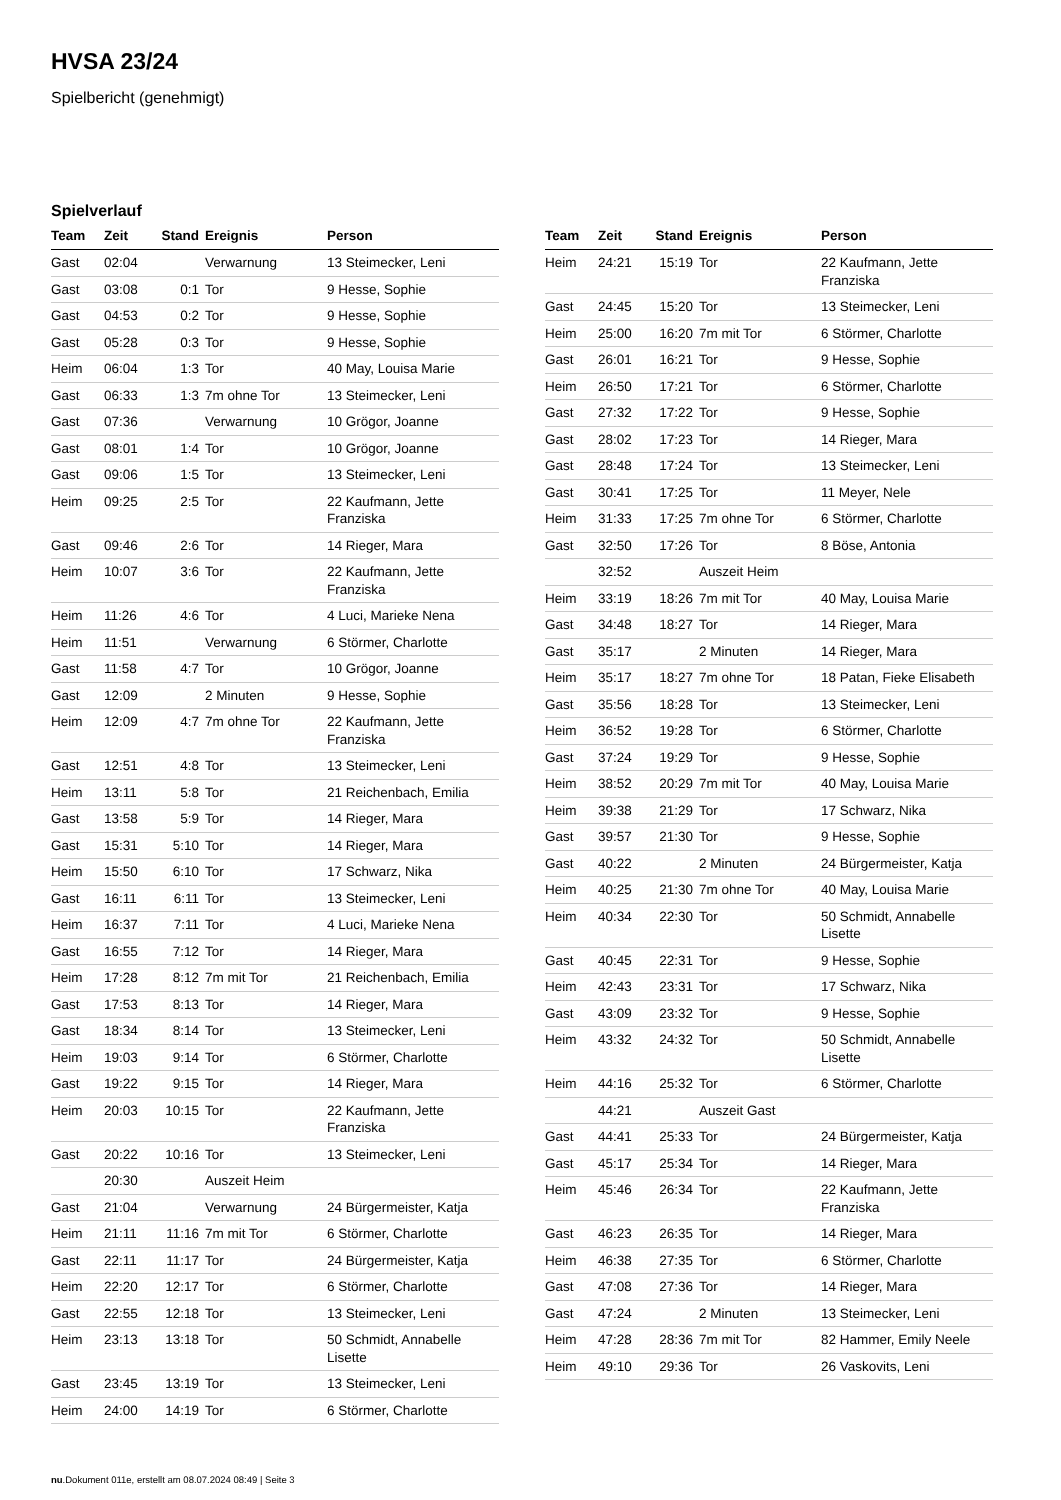HVSA 23/24
Spielbericht (genehmigt)
Spielverlauf
| Team | Zeit | Stand | Ereignis | Person |
| --- | --- | --- | --- | --- |
| Gast | 02:04 | | Verwarnung | 13 Steimecker, Leni |
| Gast | 03:08 | 0:1 | Tor | 9 Hesse, Sophie |
| Gast | 04:53 | 0:2 | Tor | 9 Hesse, Sophie |
| Gast | 05:28 | 0:3 | Tor | 9 Hesse, Sophie |
| Heim | 06:04 | 1:3 | Tor | 40 May, Louisa Marie |
| Gast | 06:33 | 1:3 | 7m ohne Tor | 13 Steimecker, Leni |
| Gast | 07:36 | | Verwarnung | 10 Grögor, Joanne |
| Gast | 08:01 | 1:4 | Tor | 10 Grögor, Joanne |
| Gast | 09:06 | 1:5 | Tor | 13 Steimecker, Leni |
| Heim | 09:25 | 2:5 | Tor | 22 Kaufmann, Jette Franziska |
| Gast | 09:46 | 2:6 | Tor | 14 Rieger, Mara |
| Heim | 10:07 | 3:6 | Tor | 22 Kaufmann, Jette Franziska |
| Heim | 11:26 | 4:6 | Tor | 4 Luci, Marieke Nena |
| Heim | 11:51 | | Verwarnung | 6 Störmer, Charlotte |
| Gast | 11:58 | 4:7 | Tor | 10 Grögor, Joanne |
| Gast | 12:09 | | 2 Minuten | 9 Hesse, Sophie |
| Heim | 12:09 | 4:7 | 7m ohne Tor | 22 Kaufmann, Jette Franziska |
| Gast | 12:51 | 4:8 | Tor | 13 Steimecker, Leni |
| Heim | 13:11 | 5:8 | Tor | 21 Reichenbach, Emilia |
| Gast | 13:58 | 5:9 | Tor | 14 Rieger, Mara |
| Gast | 15:31 | 5:10 | Tor | 14 Rieger, Mara |
| Heim | 15:50 | 6:10 | Tor | 17 Schwarz, Nika |
| Gast | 16:11 | 6:11 | Tor | 13 Steimecker, Leni |
| Heim | 16:37 | 7:11 | Tor | 4 Luci, Marieke Nena |
| Gast | 16:55 | 7:12 | Tor | 14 Rieger, Mara |
| Heim | 17:28 | 8:12 | 7m mit Tor | 21 Reichenbach, Emilia |
| Gast | 17:53 | 8:13 | Tor | 14 Rieger, Mara |
| Gast | 18:34 | 8:14 | Tor | 13 Steimecker, Leni |
| Heim | 19:03 | 9:14 | Tor | 6 Störmer, Charlotte |
| Gast | 19:22 | 9:15 | Tor | 14 Rieger, Mara |
| Heim | 20:03 | 10:15 | Tor | 22 Kaufmann, Jette Franziska |
| Gast | 20:22 | 10:16 | Tor | 13 Steimecker, Leni |
| | 20:30 | | Auszeit Heim | |
| Gast | 21:04 | | Verwarnung | 24 Bürgermeister, Katja |
| Heim | 21:11 | 11:16 | 7m mit Tor | 6 Störmer, Charlotte |
| Gast | 22:11 | 11:17 | Tor | 24 Bürgermeister, Katja |
| Heim | 22:20 | 12:17 | Tor | 6 Störmer, Charlotte |
| Gast | 22:55 | 12:18 | Tor | 13 Steimecker, Leni |
| Heim | 23:13 | 13:18 | Tor | 50 Schmidt, Annabelle Lisette |
| Gast | 23:45 | 13:19 | Tor | 13 Steimecker, Leni |
| Heim | 24:00 | 14:19 | Tor | 6 Störmer, Charlotte |
| Team | Zeit | Stand | Ereignis | Person |
| --- | --- | --- | --- | --- |
| Heim | 24:21 | 15:19 | Tor | 22 Kaufmann, Jette Franziska |
| Gast | 24:45 | 15:20 | Tor | 13 Steimecker, Leni |
| Heim | 25:00 | 16:20 | 7m mit Tor | 6 Störmer, Charlotte |
| Gast | 26:01 | 16:21 | Tor | 9 Hesse, Sophie |
| Heim | 26:50 | 17:21 | Tor | 6 Störmer, Charlotte |
| Gast | 27:32 | 17:22 | Tor | 9 Hesse, Sophie |
| Gast | 28:02 | 17:23 | Tor | 14 Rieger, Mara |
| Gast | 28:48 | 17:24 | Tor | 13 Steimecker, Leni |
| Gast | 30:41 | 17:25 | Tor | 11 Meyer, Nele |
| Heim | 31:33 | 17:25 | 7m ohne Tor | 6 Störmer, Charlotte |
| Gast | 32:50 | 17:26 | Tor | 8 Böse, Antonia |
| | 32:52 | | Auszeit Heim | |
| Heim | 33:19 | 18:26 | 7m mit Tor | 40 May, Louisa Marie |
| Gast | 34:48 | 18:27 | Tor | 14 Rieger, Mara |
| Gast | 35:17 | | 2 Minuten | 14 Rieger, Mara |
| Heim | 35:17 | 18:27 | 7m ohne Tor | 18 Patan, Fieke Elisabeth |
| Gast | 35:56 | 18:28 | Tor | 13 Steimecker, Leni |
| Heim | 36:52 | 19:28 | Tor | 6 Störmer, Charlotte |
| Gast | 37:24 | 19:29 | Tor | 9 Hesse, Sophie |
| Heim | 38:52 | 20:29 | 7m mit Tor | 40 May, Louisa Marie |
| Heim | 39:38 | 21:29 | Tor | 17 Schwarz, Nika |
| Gast | 39:57 | 21:30 | Tor | 9 Hesse, Sophie |
| Gast | 40:22 | | 2 Minuten | 24 Bürgermeister, Katja |
| Heim | 40:25 | 21:30 | 7m ohne Tor | 40 May, Louisa Marie |
| Heim | 40:34 | 22:30 | Tor | 50 Schmidt, Annabelle Lisette |
| Gast | 40:45 | 22:31 | Tor | 9 Hesse, Sophie |
| Heim | 42:43 | 23:31 | Tor | 17 Schwarz, Nika |
| Gast | 43:09 | 23:32 | Tor | 9 Hesse, Sophie |
| Heim | 43:32 | 24:32 | Tor | 50 Schmidt, Annabelle Lisette |
| Heim | 44:16 | 25:32 | Tor | 6 Störmer, Charlotte |
| | 44:21 | | Auszeit Gast | |
| Gast | 44:41 | 25:33 | Tor | 24 Bürgermeister, Katja |
| Gast | 45:17 | 25:34 | Tor | 14 Rieger, Mara |
| Heim | 45:46 | 26:34 | Tor | 22 Kaufmann, Jette Franziska |
| Gast | 46:23 | 26:35 | Tor | 14 Rieger, Mara |
| Heim | 46:38 | 27:35 | Tor | 6 Störmer, Charlotte |
| Gast | 47:08 | 27:36 | Tor | 14 Rieger, Mara |
| Gast | 47:24 | | 2 Minuten | 13 Steimecker, Leni |
| Heim | 47:28 | 28:36 | 7m mit Tor | 82 Hammer, Emily Neele |
| Heim | 49:10 | 29:36 | Tor | 26 Vaskovits, Leni |
nu.Dokument 011e, erstellt am 08.07.2024 08:49 | Seite 3